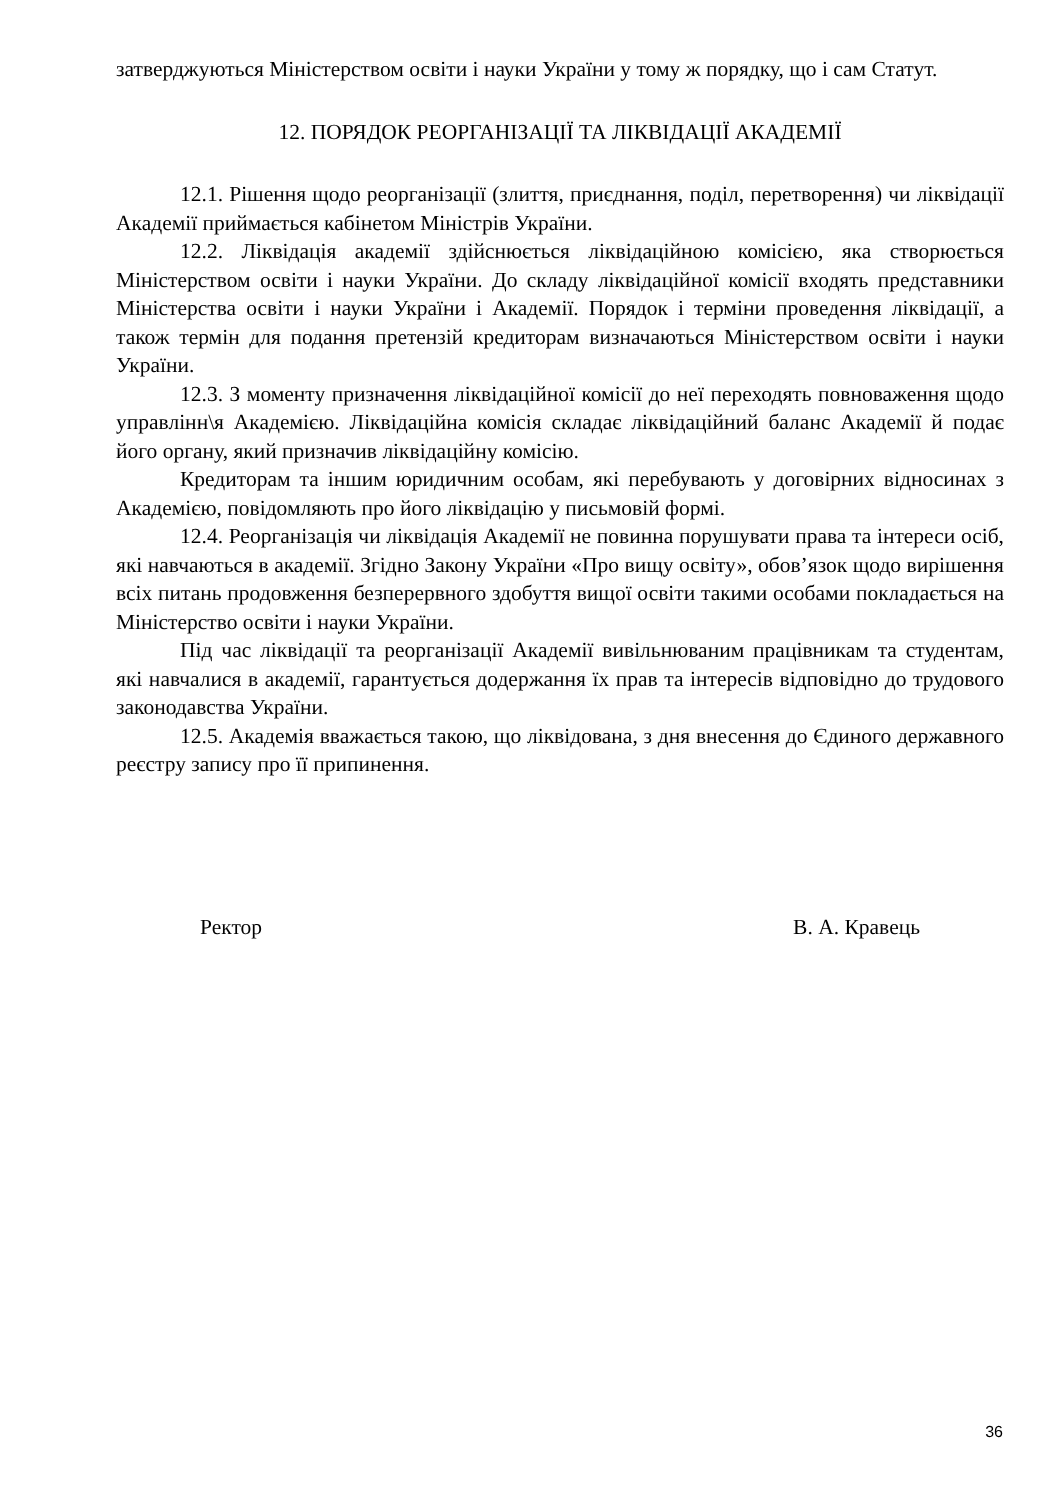затверджуються Міністерством освіти і науки України у тому ж порядку, що і сам Статут.
12. ПОРЯДОК РЕОРГАНІЗАЦІЇ ТА ЛІКВІДАЦІЇ АКАДЕМІЇ
12.1. Рішення щодо реорганізації (злиття, приєднання, поділ, перетворення) чи ліквідації Академії приймається кабінетом Міністрів України.
12.2. Ліквідація академії здійснюється ліквідаційною комісією, яка створюється Міністерством освіти і науки України. До складу ліквідаційної комісії входять представники Міністерства освіти і науки України і Академії. Порядок і терміни проведення ліквідації, а також термін для подання претензій кредиторам визначаються Міністерством освіти і науки України.
12.3. З моменту призначення ліквідаційної комісії до неї переходять повноваження щодо управлінн\я Академією. Ліквідаційна комісія складає ліквідаційний баланс Академії й подає його органу, який призначив ліквідаційну комісію.
Кредиторам та іншим юридичним особам, які перебувають у договірних відносинах з Академією, повідомляють про його ліквідацію у письмовій формі.
12.4. Реорганізація чи ліквідація Академії не повинна порушувати права та інтереси осіб, які навчаються в академії. Згідно Закону України «Про вищу освіту», обов’язок щодо вирішення всіх питань продовження безперервного здобуття вищої освіти такими особами покладається на Міністерство освіти і науки України.
Під час ліквідації та реорганізації Академії вивільнюваним працівникам та студентам, які навчалися в академії, гарантується додержання їх прав та інтересів відповідно до трудового законодавства України.
12.5. Академія вважається такою, що ліквідована, з дня внесення до Єдиного державного реєстру запису про її припинення.
Ректор В. А. Кравець
36